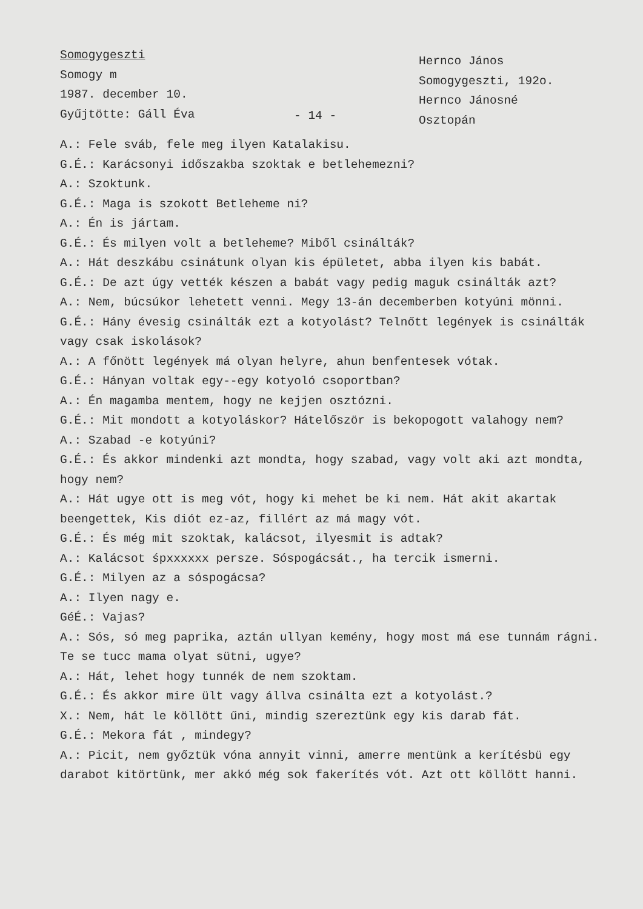Somogygeszti
Somogy m
1987. december 10.
Gyűjtötte: Gáll Éva
- 14 -
Hernco János
Somogygeszti, 192o.
Hernco Jánosné
Osztopán
A.: Fele sváb, fele meg ilyen Katalakisu.
G.É.: Karácsonyi időszakba szoktak e betlehemezni?
A.: Szoktunk.
G.É.: Maga is szokott Betleheme ni?
A.: Én is jártam.
G.É.: És milyen volt a betleheme? Miből csinálták?
A.: Hát deszkábu csinátunk olyan kis épületet, abba ilyen kis babát.
G.É.: De azt úgy vették készen a babát vagy pedig maguk csinálták azt?
A.: Nem, búcsúkor lehetett venni. Megy 13-án decemberben kotyúni mönni.
G.É.: Hány évesig csinálták ezt a kotyolást? Telnőtt legények is csinálták vagy csak iskolások?
A.: A főnött legények má olyan helyre, ahun benfentesek vótak.
G.É.: Hányan voltak egy--egy kotyoló csoportban?
A.: Én magamba mentem, hogy ne kejjen osztózni.
G.É.: Mit mondott a kotyoláskor? Hátelőször is bekopogott valahogy nem?
A.: Szabad -e kotyúni?
G.É.: És akkor mindenki azt mondta, hogy szabad, vagy volt aki azt mondta, hogy nem?
A.: Hát ugye ott is meg vót, hogy ki mehet be ki nem. Hát akit akartak beengettek, Kis diót ez-az, fillért az má magy vót.
G.É.: És még mit szoktak, kalácsot, ilyesmit is adtak?
A.: Kalácsot śpxxxxxx persze. Sóspogácsát., ha tercik ismerni.
G.É.: Milyen az a sóspogácsa?
A.: Ilyen nagy e.
GéÉ.: Vajas?
A.: Sós, só meg paprika, aztán ullyan kemény, hogy most má ese tunnám rágni. Te se tucc mama olyat sütni, ugye?
A.: Hát, lehet hogy tunnék de nem szoktam.
G.É.: És akkor mire ült vagy állva csinálta ezt a kotyolást.?
X.: Nem, hát le köllött űni, mindig szereztünk egy kis darab fát.
G.É.: Mekora fát , mindegy?
A.: Picit, nem győztük vóna annyit vinni, amerre mentünk a kerítésbü egy darabot kitörtünk, mer akkó még sok fakerítés vót. Azt ott köllött hanni.